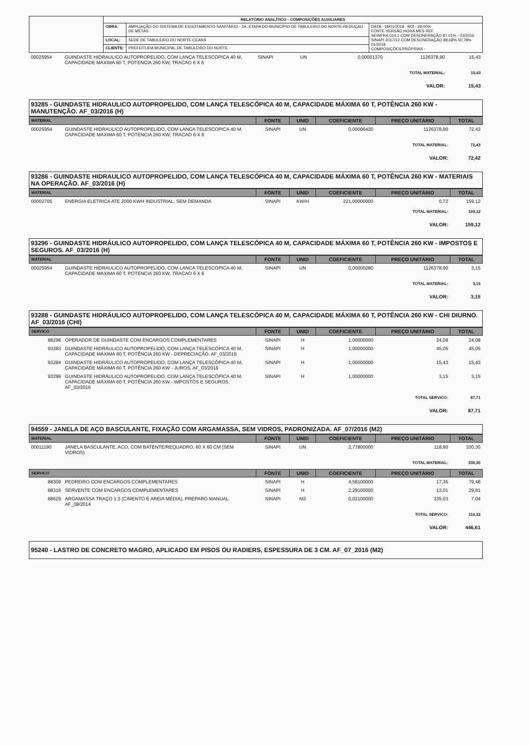| | RELATÓRIO ANALÍTICO - COMPOSIÇÕES AUXILIARES | | |
| | OBRA: | AMPLIAÇÃO DO SISTEMA DE ESGOTAMENTO SANITÁRIO - 2A. ETAPA DO MUNICÍPIO DE TABULEIRO DO NORTE-REDUÇAO DE METAS | DATA : 18/01/2018 BDI : 28,00% FONTE VERSÃO HORA MES REF. SEINFRA 024.1 COM DESONERAÇÃO 87,01% - 03/2016 SINAPI 2017/12 COM DESONERAÇÃO 88,68% 50,78% 01/2018 COMPOSIÇÕES PRÓPRIAS - |
| | LOCAL: | SEDE DE TABULEIRO DO NORTE-CEARÁ | |
| | CLIENTE: | PREFEITURA MUNICIPAL DE TABULEIRO DO NORTE | |
| 00025954 | GUINDASTE HIDRAULICO AUTOPROPELIDO, COM LANCA TELESCOPICA 40 M, CAPACIDADE MAXIMA 60 T, POTENCIA 260 KW, TRACAO 6 X 6 | SINAPI | UN | 0,00001370 | 1126378,90 | 15,43 |
| TOTAL MATERIAL: | | | | | | 15,43 |
| VALOR: | | | | | | 15,43 |
93285 - GUINDASTE HIDRAULICO AUTOPROPELIDO, COM LANÇA TELESCÓPICA 40 M, CAPACIDADE MÁXIMA 60 T, POTÊNCIA 260 KW - MANUTENÇÃO. AF_03/2016 (H)
| MATERIAL | | FONTE | UNID | COEFICIENTE | PREÇO UNITÁRIO | TOTAL |
| --- | --- | --- | --- | --- | --- | --- |
| 00025954 | GUINDASTE HIDRAULICO AUTOPROPELIDO, COM LANCA TELESCOPICA 40 M, CAPACIDADE MAXIMA 60 T, POTENCIA 260 KW, TRACAO 6 X 6 | SINAPI | UN | 0,00006430 | 1126378,90 | 72,43 |
| TOTAL MATERIAL: | | | | | | 72,43 |
| VALOR: | | | | | | 72,42 |
93286 - GUINDASTE HIDRAULICO AUTOPROPELIDO, COM LANÇA TELESCÓPICA 40 M, CAPACIDADE MÁXIMA 60 T, POTÊNCIA 260 KW - MATERIAIS NA OPERAÇÃO. AF_03/2016 (H)
| MATERIAL | | FONTE | UNID | COEFICIENTE | PREÇO UNITÁRIO | TOTAL |
| --- | --- | --- | --- | --- | --- | --- |
| 00002705 | ENERGIA ELETRICA ATE 2000 KWH INDUSTRIAL, SEM DEMANDA | SINAPI | KW/H | 221,00000000 | 0,72 | 159,12 |
| TOTAL MATERIAL: | | | | | | 159,12 |
| VALOR: | | | | | | 159,12 |
93296 - GUINDASTE HIDRÁULICO AUTOPROPELIDO, COM LANÇA TELESCÓPICA 40 M, CAPACIDADE MÁXIMA 60 T, POTÊNCIA 260 KW - IMPOSTOS E SEGUROS. AF_03/2016 (H)
| MATERIAL | | FONTE | UNID | COEFICIENTE | PREÇO UNITÁRIO | TOTAL |
| --- | --- | --- | --- | --- | --- | --- |
| 00025954 | GUINDASTE HIDRAULICO AUTOPROPELIDO, COM LANCA TELESCOPICA 40 M, CAPACIDADE MAXIMA 60 T, POTENCIA 260 KW, TRACAO 6 X 6 | SINAPI | UN | 0,00000280 | 1126378,90 | 3,15 |
| TOTAL MATERIAL: | | | | | | 3,15 |
| VALOR: | | | | | | 3,15 |
93288 - GUINDASTE HIDRÁULICO AUTOPROPELIDO, COM LANÇA TELESCÓPICA 40 M, CAPACIDADE MÁXIMA 60 T, POTÊNCIA 260 KW - CHI DIURNO. AF_03/2016 (CHI)
| SERVICO | | FONTE | UNID | COEFICIENTE | PREÇO UNITÁRIO | TOTAL |
| --- | --- | --- | --- | --- | --- | --- |
| 88296 | OPERADOR DE GUINDASTE COM ENCARGOS COMPLEMENTARES | SINAPI | H | 1,00000000 | 24,08 | 24,08 |
| 93283 | GUINDASTE HIDRÁULICO AUTOPROPELIDO, COM LANÇA TELESCÓPICA 40 M, CAPACIDADE MÁXIMA 60 T, POTÊNCIA 260 KW - DEPRECIAÇÃO. AF_03/2016 | SINAPI | H | 1,00000000 | 45,05 | 45,05 |
| 93284 | GUINDASTE HIDRÁULICO AUTOPROPELIDO, COM LANÇA TELESCÓPICA 40 M, CAPACIDADE MÁXIMA 60 T, POTÊNCIA 260 KW - JUROS. AF_03/2016 | SINAPI | H | 1,00000000 | 15,43 | 15,43 |
| 93296 | GUINDASTE HIDRÁULICO AUTOPROPELIDO, COM LANÇA TELESCÓPICA 40 M, CAPACIDADE MÁXIMA 60 T, POTÊNCIA 260 KW - IMPOSTOS E SEGUROS. AF_03/2016 | SINAPI | H | 1,00000000 | 3,15 | 3,15 |
| TOTAL SERVICO: | | | | | | 87,71 |
| VALOR: | | | | | | 87,71 |
94559 - JANELA DE AÇO BASCULANTE, FIXAÇÃO COM ARGAMASSA, SEM VIDROS, PADRONIZADA. AF_07/2016 (M2)
| MATERIAL | | FONTE | UNID | COEFICIENTE | PREÇO UNITÁRIO | TOTAL |
| --- | --- | --- | --- | --- | --- | --- |
| 00011190 | JANELA BASCULANTE, ACO, COM BATENTE/REQUADRO, 60 X 60 CM (SEM VIDROS) | SINAPI | UN | 2,77800000 | 118,90 | 330,30 |
| TOTAL MATERIAL: | | | | | | 330,30 |
| SERVICO | | FONTE | UNID | COEFICIENTE | PREÇO UNITÁRIO | TOTAL |
| 88309 | PEDREIRO COM ENCARGOS COMPLEMENTARES | SINAPI | H | 4,58100000 | 17,35 | 79,48 |
| 88316 | SERVENTE COM ENCARGOS COMPLEMENTARES | SINAPI | H | 2,29100000 | 13,01 | 29,81 |
| 88629 | ARGAMASSA TRAÇO 1:3 (CIMENTO E AREIA MÉDIA), PREPARO MANUAL. AF_08/2014 | SINAPI | M3 | 0,02100000 | 335,03 | 7,04 |
| TOTAL SERVICO: | | | | | | 116,32 |
| VALOR: | | | | | | 446,61 |
95240 - LASTRO DE CONCRETO MAGRO, APLICADO EM PISOS OU RADIERS, ESPESSURA DE 3 CM. AF_07_2016 (M2)